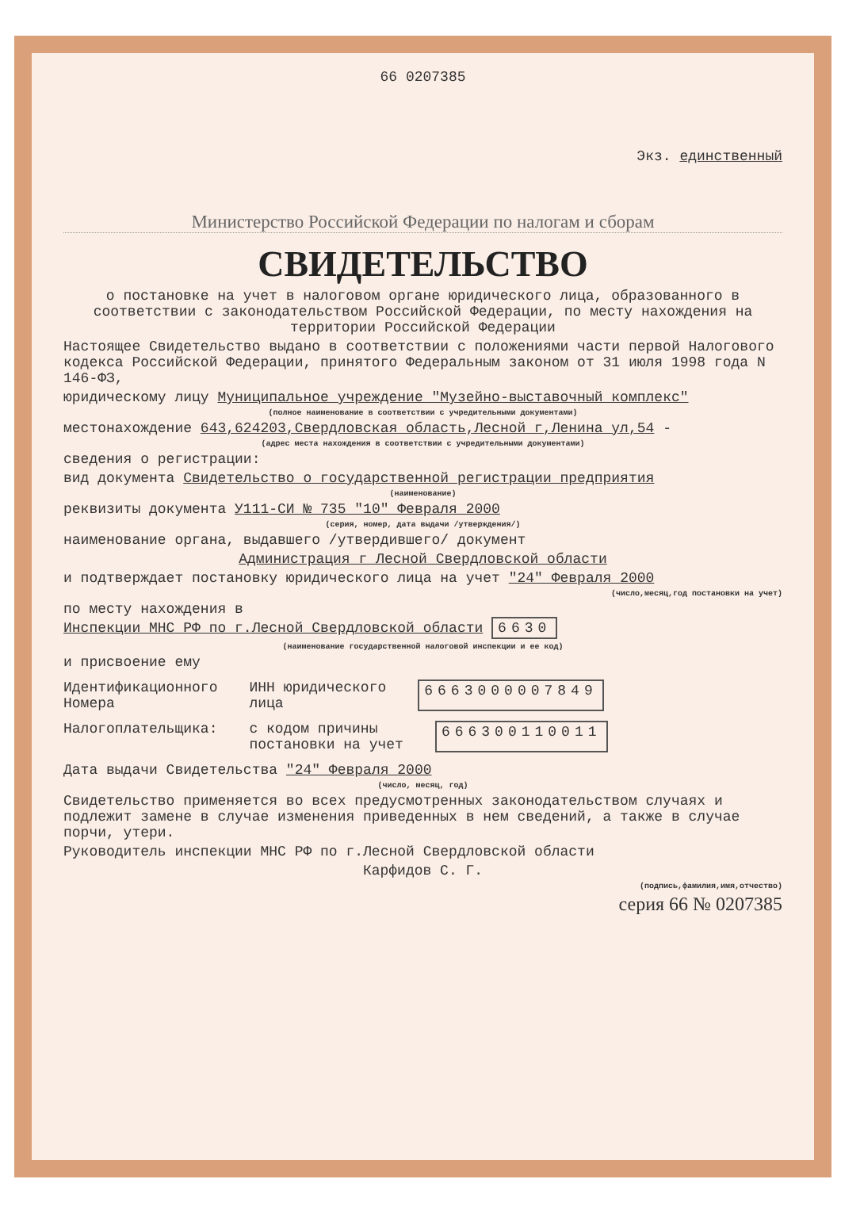66 0207385
Экз. единственный
Министерство Российской Федерации по налогам и сборам
СВИДЕТЕЛЬСТВО
о постановке на учет в налоговом органе юридического лица, образованного в соответствии с законодательством Российской Федерации, по месту нахождения на территории Российской Федерации
Настоящее Свидетельство выдано в соответствии с положениями части первой Налогового кодекса Российской Федерации, принятого Федеральным законом от 31 июля 1998 года N 146-ФЗ,
юридическому лицу Муниципальное учреждение "Музейно-выставочный комплекс"
(полное наименование в соответствии с учредительными документами)
местонахождение 643,624203,Свердловская область,Лесной г,Ленина ул,54 -
(адрес места нахождения в соответствии с учредительными документами)
сведения о регистрации:
вид документа Свидетельство о государственной регистрации предприятия
(наименование)
реквизиты документа У111-СИ № 735 "10" Февраля 2000
(серия, номер, дата выдачи /утверждения/)
наименование органа, выдавшего /утвердившего/ документ
Администрация г Лесной Свердловской области
и подтверждает постановку юридического лица на учет "24" Февраля 2000
(число,месяц,год постановки на учет)
по месту нахождения в
Инспекции МНС РФ по г.Лесной Свердловской области 6630
(наименование государственной налоговой инспекции и ее код)
и присвоение ему
Идентификационного
Номера
ИНН юридического
лица
6663000007849
Налогоплательщика: с кодом причины
постановки на учет
666300110011
Дата выдачи Свидетельства "24" Февраля 2000
(число, месяц, год)
Свидетельство применяется во всех предусмотренных законодательством случаях и подлежит замене в случае изменения приведенных в нем сведений, а также в случае порчи, утери.
Руководитель инспекции МНС РФ по г.Лесной Свердловской области
Карфидов С. Г.
(подпись,фамилия,имя,отчество)
серия 66 № 0207385